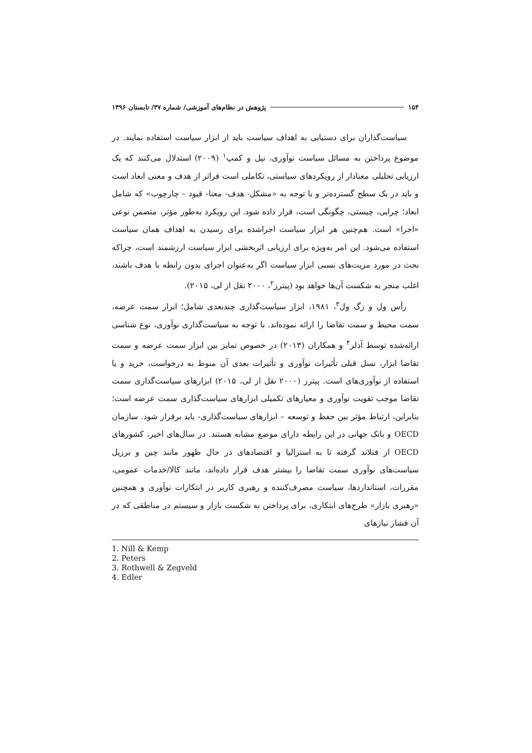۱۵۴ پژوهش در نظام‌های آموزشی/ شماره ۳۷/ تابستان ۱۳۹۶
سیاست‌گذاران برای دستیابی به اهداف سیاست باید از ابزار سیاست استفاده نمایند. در موضوع پرداختن به مسائل سیاست نوآوری، نیل و کمپ<sup>۱</sup> (۲۰۰۹) استدلال می‌کنند که یک ارزیابی تحلیلی معنادار از رویکردهای سیاستی، تکاملی است فراتر از هدف و معنی ابعاد است و باید در یک سطح گسترده‌تر و با توجه به «مشکل- هدف- معنا- قیود – چارچوب» که شامل ابعاد؛ چرایی، چیستی، چگونگی است، قرار داده شود. این رویکرد به‌طور مؤثر، متضمن نوعی «اجرا» است. هم‌چنین هر ابزار سیاست اجراشده برای رسیدن به اهداف همان سیاست استفاده می‌شود. این امر به‌ویژه برای ارزیابی اثربخشی ابزار سیاست ارزشمند است، چراکه بحث در مورد مزیت‌های نسبی ابزار سیاست اگر به‌عنوان اجرای بدون رابطه با هدف باشند، اغلب منجر به شکست آن‌ها خواهد بود (پیترز<sup>۲</sup>، ۲۰۰۰ نقل از لی، ۲۰۱۵).
رأس ول و زگ ول<sup>۳</sup>، ۱۹۸۱، ابزار سیاست‌گذاری چندبعدی شامل؛ ابزار سمت عرضه، سمت محیط و سمت تقاضا را ارائه نموده‌اند. با توجه به سیاست‌گذاری نوآوری، نوع شناسی ارائه‌شده توسط آدلر<sup>۴</sup> و همکاران (۲۰۱۳) در خصوص تمایز بین ابزار سمت عرضه و سمت تقاضا ابزار، نسل قبلی تأثیرات نوآوری و تأثیرات بعدی آن منوط به درخواست، خرید و یا استفاده از نوآوری‌های است. پیترز (۲۰۰۰ نقل از لی، ۲۰۱۵) ابزارهای سیاست‌گذاری سمت تقاضا موجب تقویت نوآوری و معیارهای تکمیلی ابزارهای سیاست‌گذاری سمت عرضه است؛ بنابراین، ارتباط مؤثر بین حفظ و توسعه – ابزارهای سیاست‌گذاری- باید برقرار شود. سازمان OECD و بانک جهانی در این رابطه دارای موضع مشابه هستند. در سال‌های اخیر، کشورهای OECD از فنلاند گرفته تا به استرالیا و اقتصادهای در حال ظهور مانند چین و برزیل سیاست‌های نوآوری سمت تقاضا را بیشتر هدف قرار داده‌اند، مانند کالا/خدمات عمومی، مقررات، استانداردها، سیاست مصرف‌کننده و رهبری کاربر در ابتکارات نوآوری و همچنین «رهبری بازار» طرح‌های ابتکاری، برای پرداختن به شکست بازار و سیستم در مناطقی که در آن فشار نیازهای
1. Nill & Kemp
2. Peters
3. Rothwell & Zegveld
4. Edler